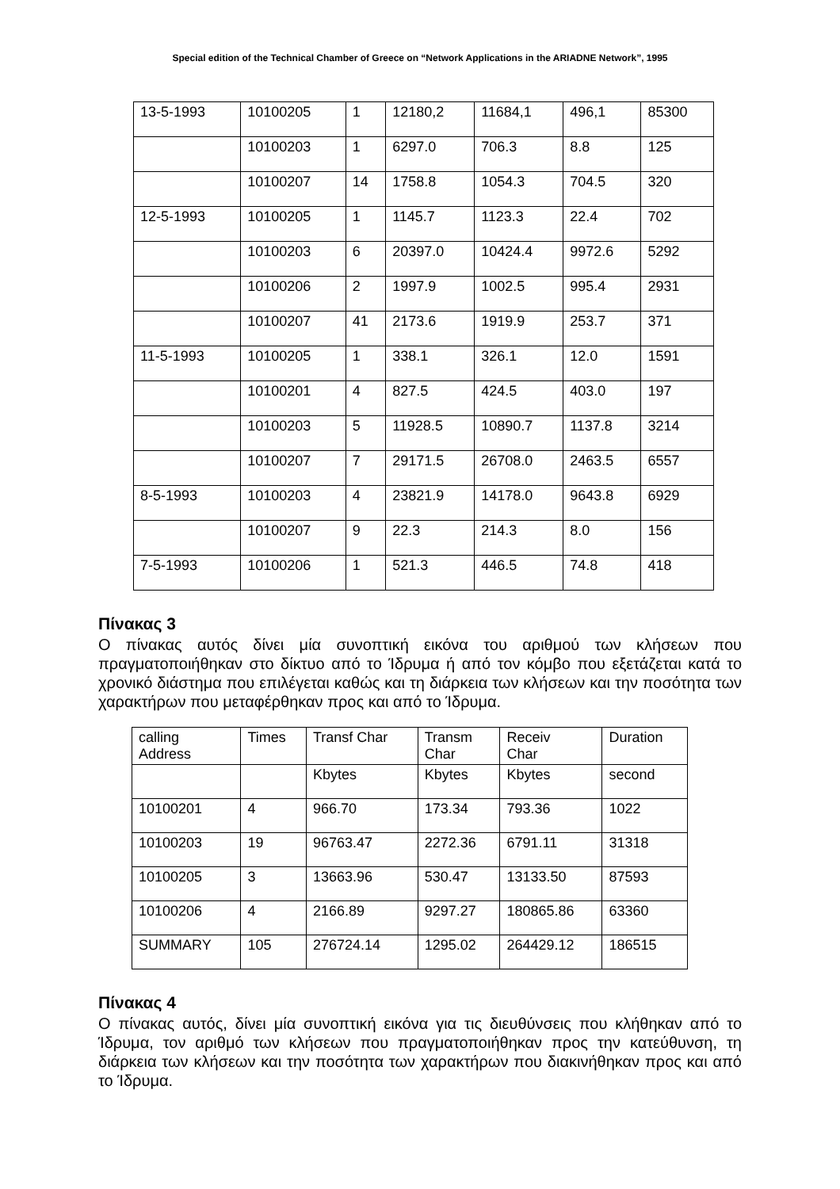Special edition of the Technical Chamber of Greece on “Network Applications in the ARIADNE Network”, 1995
| 13-5-1993 | 10100205 | 1 | 12180,2 | 11684,1 | 496,1 | 85300 |
| | 10100203 | 1 | 6297.0 | 706.3 | 8.8 | 125 |
| | 10100207 | 14 | 1758.8 | 1054.3 | 704.5 | 320 |
| 12-5-1993 | 10100205 | 1 | 1145.7 | 1123.3 | 22.4 | 702 |
| | 10100203 | 6 | 20397.0 | 10424.4 | 9972.6 | 5292 |
| | 10100206 | 2 | 1997.9 | 1002.5 | 995.4 | 2931 |
| | 10100207 | 41 | 2173.6 | 1919.9 | 253.7 | 371 |
| 11-5-1993 | 10100205 | 1 | 338.1 | 326.1 | 12.0 | 1591 |
| | 10100201 | 4 | 827.5 | 424.5 | 403.0 | 197 |
| | 10100203 | 5 | 11928.5 | 10890.7 | 1137.8 | 3214 |
| | 10100207 | 7 | 29171.5 | 26708.0 | 2463.5 | 6557 |
| 8-5-1993 | 10100203 | 4 | 23821.9 | 14178.0 | 9643.8 | 6929 |
| | 10100207 | 9 | 22.3 | 214.3 | 8.0 | 156 |
| 7-5-1993 | 10100206 | 1 | 521.3 | 446.5 | 74.8 | 418 |
Πίνακας 3
Ο πίνακας αυτός δίνει μία συνοπτική εικόνα του αριθμού των κλήσεων που πραγματοποιήθηκαν στο δίκτυο από το Ίδρυμα ή από τον κόμβο που εξετάζεται κατά το χρονικό διάστημα που επιλέγεται καθώς και τη διάρκεια των κλήσεων και την ποσότητα των χαρακτήρων που μεταφέρθηκαν προς και από το Ίδρυμα.
| calling Address | Times | Transf Char | Transm Char | Receiv Char | Duration |
| | | Kbytes | Kbytes | Kbytes | second |
| 10100201 | 4 | 966.70 | 173.34 | 793.36 | 1022 |
| 10100203 | 19 | 96763.47 | 2272.36 | 6791.11 | 31318 |
| 10100205 | 3 | 13663.96 | 530.47 | 13133.50 | 87593 |
| 10100206 | 4 | 2166.89 | 9297.27 | 180865.86 | 63360 |
| SUMMARY | 105 | 276724.14 | 1295.02 | 264429.12 | 186515 |
Πίνακας 4
Ο πίνακας αυτός, δίνει μία συνοπτική εικόνα για τις διευθύνσεις που κλήθηκαν από το Ίδρυμα, τον αριθμό των κλήσεων που πραγματοποιήθηκαν προς την κατεύθυνση, τη διάρκεια των κλήσεων και την ποσότητα των χαρακτήρων που διακινήθηκαν προς και από το Ίδρυμα.